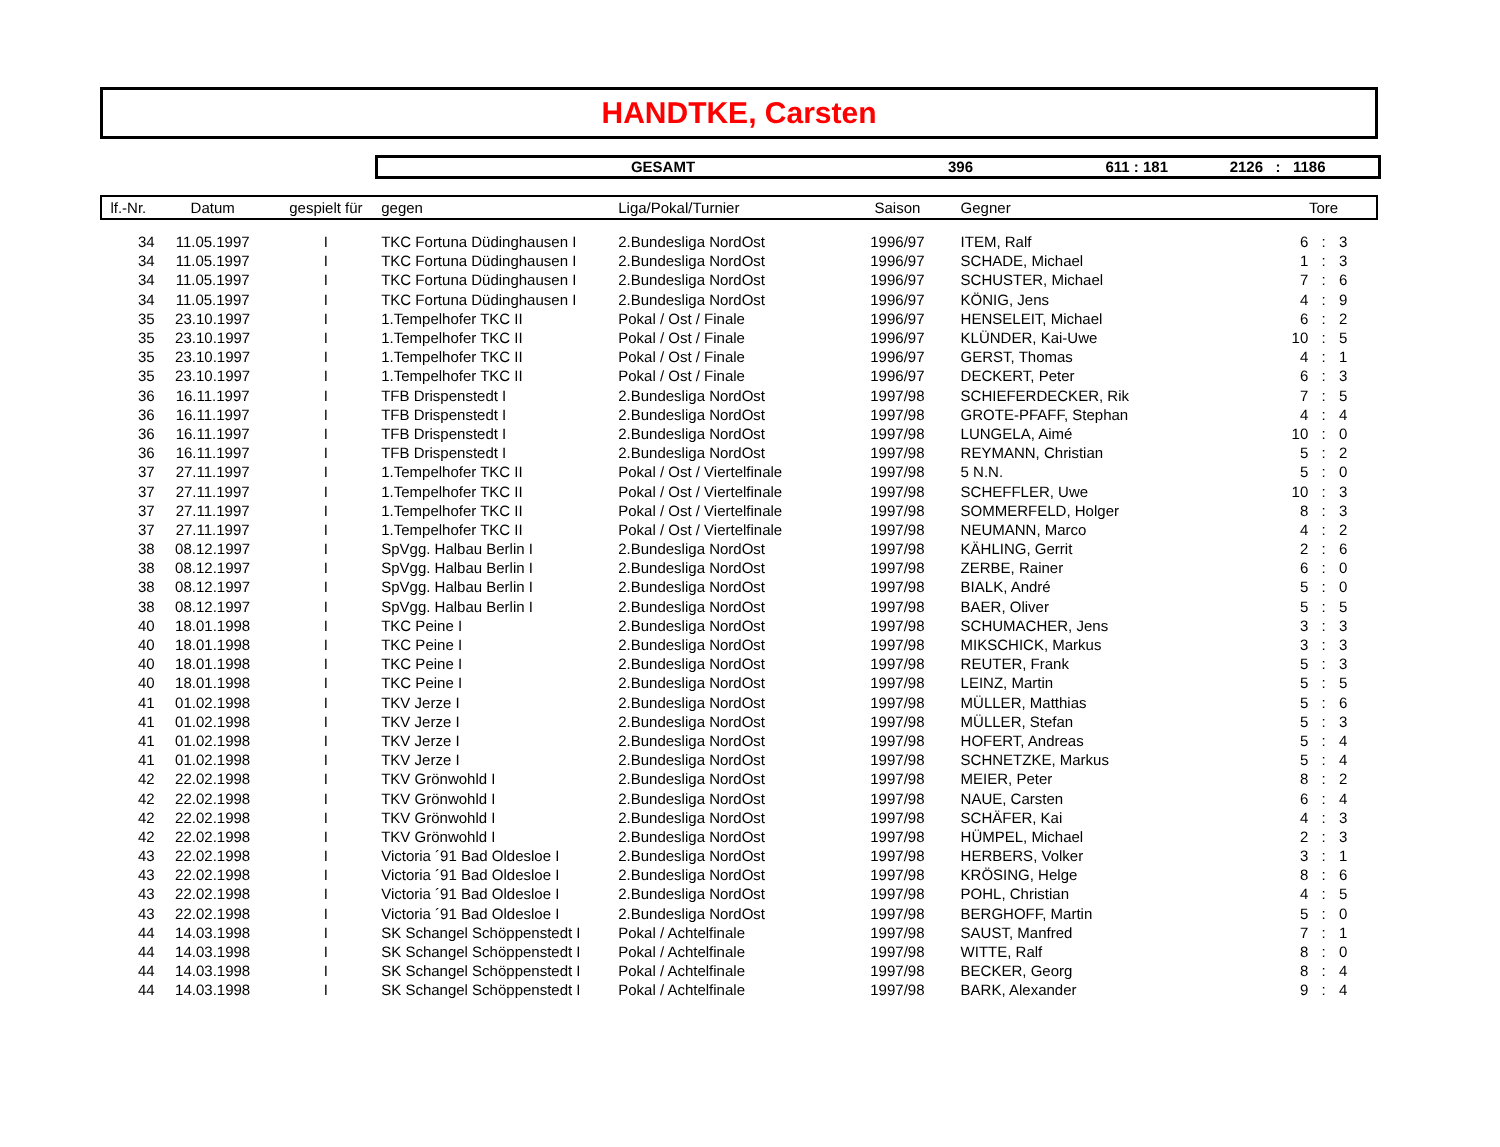HANDTKE, Carsten
GESAMT 396 611 : 181 2126: 1186
| lf.-Nr. | Datum | gespielt für | gegen | Liga/Pokal/Turnier | Saison | Gegner | | Tore | |
| --- | --- | --- | --- | --- | --- | --- | --- | --- | --- |
| 34 | 11.05.1997 | I | TKC Fortuna Düdinghausen I | 2.Bundesliga NordOst | 1996/97 | ITEM, Ralf | 6 | : | 3 |
| 34 | 11.05.1997 | I | TKC Fortuna Düdinghausen I | 2.Bundesliga NordOst | 1996/97 | SCHADE, Michael | 1 | : | 3 |
| 34 | 11.05.1997 | I | TKC Fortuna Düdinghausen I | 2.Bundesliga NordOst | 1996/97 | SCHUSTER, Michael | 7 | : | 6 |
| 34 | 11.05.1997 | I | TKC Fortuna Düdinghausen I | 2.Bundesliga NordOst | 1996/97 | KÖNIG, Jens | 4 | : | 9 |
| 35 | 23.10.1997 | I | 1.Tempelhofer TKC II | Pokal / Ost / Finale | 1996/97 | HENSELEIT, Michael | 6 | : | 2 |
| 35 | 23.10.1997 | I | 1.Tempelhofer TKC II | Pokal / Ost / Finale | 1996/97 | KLÜNDER, Kai-Uwe | 10 | : | 5 |
| 35 | 23.10.1997 | I | 1.Tempelhofer TKC II | Pokal / Ost / Finale | 1996/97 | GERST, Thomas | 4 | : | 1 |
| 35 | 23.10.1997 | I | 1.Tempelhofer TKC II | Pokal / Ost / Finale | 1996/97 | DECKERT, Peter | 6 | : | 3 |
| 36 | 16.11.1997 | I | TFB Drispenstedt I | 2.Bundesliga NordOst | 1997/98 | SCHIEFERDECKER, Rik | 7 | : | 5 |
| 36 | 16.11.1997 | I | TFB Drispenstedt I | 2.Bundesliga NordOst | 1997/98 | GROTE-PFAFF, Stephan | 4 | : | 4 |
| 36 | 16.11.1997 | I | TFB Drispenstedt I | 2.Bundesliga NordOst | 1997/98 | LUNGELA, Aimé | 10 | : | 0 |
| 36 | 16.11.1997 | I | TFB Drispenstedt I | 2.Bundesliga NordOst | 1997/98 | REYMANN, Christian | 5 | : | 2 |
| 37 | 27.11.1997 | I | 1.Tempelhofer TKC II | Pokal / Ost / Viertelfinale | 1997/98 | 5 N.N. | 5 | : | 0 |
| 37 | 27.11.1997 | I | 1.Tempelhofer TKC II | Pokal / Ost / Viertelfinale | 1997/98 | SCHEFFLER, Uwe | 10 | : | 3 |
| 37 | 27.11.1997 | I | 1.Tempelhofer TKC II | Pokal / Ost / Viertelfinale | 1997/98 | SOMMERFELD, Holger | 8 | : | 3 |
| 37 | 27.11.1997 | I | 1.Tempelhofer TKC II | Pokal / Ost / Viertelfinale | 1997/98 | NEUMANN, Marco | 4 | : | 2 |
| 38 | 08.12.1997 | I | SpVgg. Halbau Berlin I | 2.Bundesliga NordOst | 1997/98 | KÄHLING, Gerrit | 2 | : | 6 |
| 38 | 08.12.1997 | I | SpVgg. Halbau Berlin I | 2.Bundesliga NordOst | 1997/98 | ZERBE, Rainer | 6 | : | 0 |
| 38 | 08.12.1997 | I | SpVgg. Halbau Berlin I | 2.Bundesliga NordOst | 1997/98 | BIALK, André | 5 | : | 0 |
| 38 | 08.12.1997 | I | SpVgg. Halbau Berlin I | 2.Bundesliga NordOst | 1997/98 | BAER, Oliver | 5 | : | 5 |
| 40 | 18.01.1998 | I | TKC Peine I | 2.Bundesliga NordOst | 1997/98 | SCHUMACHER, Jens | 3 | : | 3 |
| 40 | 18.01.1998 | I | TKC Peine I | 2.Bundesliga NordOst | 1997/98 | MIKSCHICK, Markus | 3 | : | 3 |
| 40 | 18.01.1998 | I | TKC Peine I | 2.Bundesliga NordOst | 1997/98 | REUTER, Frank | 5 | : | 3 |
| 40 | 18.01.1998 | I | TKC Peine I | 2.Bundesliga NordOst | 1997/98 | LEINZ, Martin | 5 | : | 5 |
| 41 | 01.02.1998 | I | TKV Jerze I | 2.Bundesliga NordOst | 1997/98 | MÜLLER, Matthias | 5 | : | 6 |
| 41 | 01.02.1998 | I | TKV Jerze I | 2.Bundesliga NordOst | 1997/98 | MÜLLER, Stefan | 5 | : | 3 |
| 41 | 01.02.1998 | I | TKV Jerze I | 2.Bundesliga NordOst | 1997/98 | HOFERT, Andreas | 5 | : | 4 |
| 41 | 01.02.1998 | I | TKV Jerze I | 2.Bundesliga NordOst | 1997/98 | SCHNETZKE, Markus | 5 | : | 4 |
| 42 | 22.02.1998 | I | TKV Grönwohld I | 2.Bundesliga NordOst | 1997/98 | MEIER, Peter | 8 | : | 2 |
| 42 | 22.02.1998 | I | TKV Grönwohld I | 2.Bundesliga NordOst | 1997/98 | NAUE, Carsten | 6 | : | 4 |
| 42 | 22.02.1998 | I | TKV Grönwohld I | 2.Bundesliga NordOst | 1997/98 | SCHÄFER, Kai | 4 | : | 3 |
| 42 | 22.02.1998 | I | TKV Grönwohld I | 2.Bundesliga NordOst | 1997/98 | HÜMPEL, Michael | 2 | : | 3 |
| 43 | 22.02.1998 | I | Victoria ´91 Bad Oldesloe I | 2.Bundesliga NordOst | 1997/98 | HERBERS, Volker | 3 | : | 1 |
| 43 | 22.02.1998 | I | Victoria ´91 Bad Oldesloe I | 2.Bundesliga NordOst | 1997/98 | KRÖSING, Helge | 8 | : | 6 |
| 43 | 22.02.1998 | I | Victoria ´91 Bad Oldesloe I | 2.Bundesliga NordOst | 1997/98 | POHL, Christian | 4 | : | 5 |
| 43 | 22.02.1998 | I | Victoria ´91 Bad Oldesloe I | 2.Bundesliga NordOst | 1997/98 | BERGHOFF, Martin | 5 | : | 0 |
| 44 | 14.03.1998 | I | SK Schangel Schöppenstedt I | Pokal / Achtelfinale | 1997/98 | SAUST, Manfred | 7 | : | 1 |
| 44 | 14.03.1998 | I | SK Schangel Schöppenstedt I | Pokal / Achtelfinale | 1997/98 | WITTE, Ralf | 8 | : | 0 |
| 44 | 14.03.1998 | I | SK Schangel Schöppenstedt I | Pokal / Achtelfinale | 1997/98 | BECKER, Georg | 8 | : | 4 |
| 44 | 14.03.1998 | I | SK Schangel Schöppenstedt I | Pokal / Achtelfinale | 1997/98 | BARK, Alexander | 9 | : | 4 |